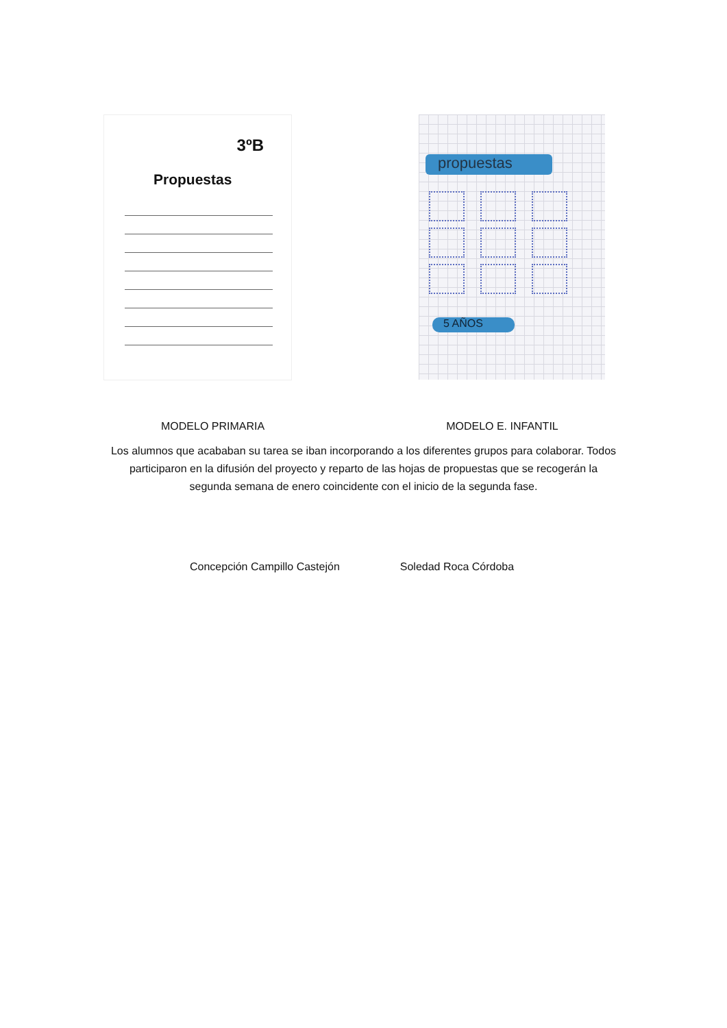3ºB
Propuestas
propuestas
5 AÑOS
MODELO PRIMARIA MODELO E. INFANTIL
Los alumnos que acababan su tarea se iban incorporando a los diferentes grupos para colaborar. Todos participaron en la difusión del proyecto y reparto de las hojas de propuestas que se recogerán la segunda semana de enero coincidente con el inicio de la segunda fase.
Concepción Campillo Castejón Soledad Roca Córdoba